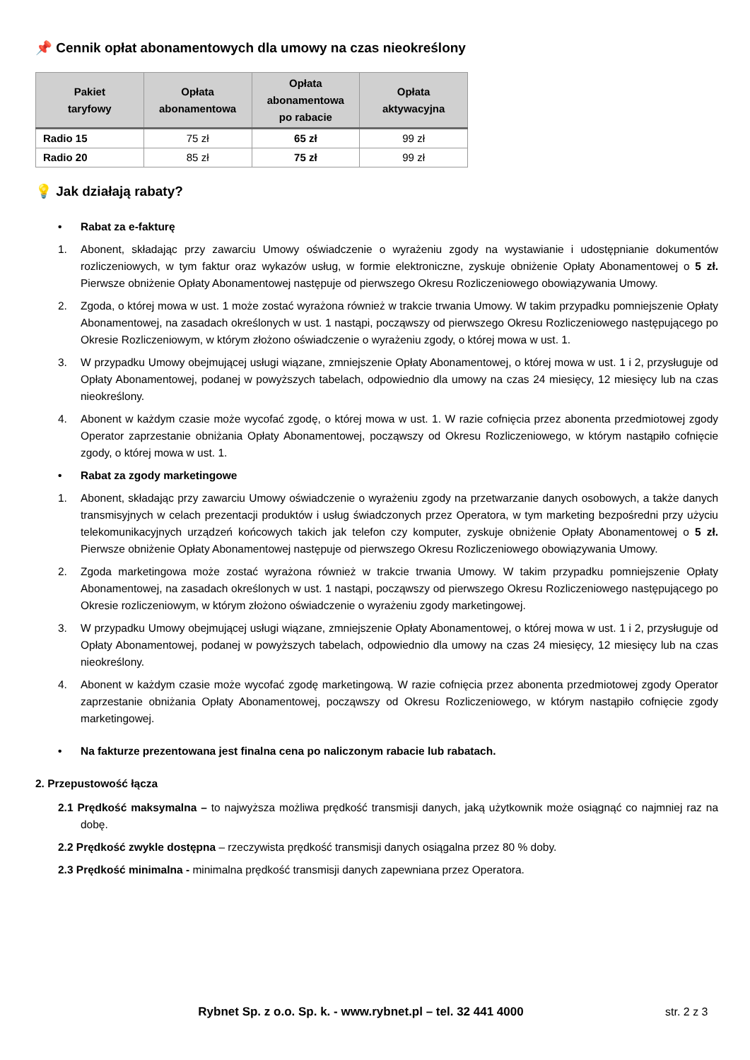📌 Cennik opłat abonamentowych dla umowy na czas nieokreślony
| Pakiet taryfowy | Opłata abonamentowa | Opłata abonamentowa po rabacie | Opłata aktywacyjna |
| --- | --- | --- | --- |
| Radio 15 | 75 zł | 65 zł | 99 zł |
| Radio 20 | 85 zł | 75 zł | 99 zł |
💡 Jak działają rabaty?
• Rabat za e-fakturę
1. Abonent, składając przy zawarciu Umowy oświadczenie o wyrażeniu zgody na wystawianie i udostępnianie dokumentów rozliczeniowych, w tym faktur oraz wykazów usług, w formie elektroniczne, zyskuje obniżenie Opłaty Abonamentowej o 5 zł. Pierwsze obniżenie Opłaty Abonamentowej następuje od pierwszego Okresu Rozliczeniowego obowiązywania Umowy.
2. Zgoda, o której mowa w ust. 1 może zostać wyrażona również w trakcie trwania Umowy. W takim przypadku pomniejszenie Opłaty Abonamentowej, na zasadach określonych w ust. 1 nastąpi, począwszy od pierwszego Okresu Rozliczeniowego następującego po Okresie Rozliczeniowym, w którym złożono oświadczenie o wyrażeniu zgody, o której mowa w ust. 1.
3. W przypadku Umowy obejmującej usługi wiązane, zmniejszenie Opłaty Abonamentowej, o której mowa w ust. 1 i 2, przysługuje od Opłaty Abonamentowej, podanej w powyższych tabelach, odpowiednio dla umowy na czas 24 miesięcy, 12 miesięcy lub na czas nieokreślony.
4. Abonent w każdym czasie może wycofać zgodę, o której mowa w ust. 1. W razie cofnięcia przez abonenta przedmiotowej zgody Operator zaprzestanie obniżania Opłaty Abonamentowej, począwszy od Okresu Rozliczeniowego, w którym nastąpiło cofnięcie zgody, o której mowa w ust. 1.
• Rabat za zgody marketingowe
1. Abonent, składając przy zawarciu Umowy oświadczenie o wyrażeniu zgody na przetwarzanie danych osobowych, a także danych transmisyjnych w celach prezentacji produktów i usług świadczonych przez Operatora, w tym marketing bezpośredni przy użyciu telekomunikacyjnych urządzeń końcowych takich jak telefon czy komputer, zyskuje obniżenie Opłaty Abonamentowej o 5 zł. Pierwsze obniżenie Opłaty Abonamentowej następuje od pierwszego Okresu Rozliczeniowego obowiązywania Umowy.
2. Zgoda marketingowa może zostać wyrażona również w trakcie trwania Umowy. W takim przypadku pomniejszenie Opłaty Abonamentowej, na zasadach określonych w ust. 1 nastąpi, począwszy od pierwszego Okresu Rozliczeniowego następującego po Okresie rozliczeniowym, w którym złożono oświadczenie o wyrażeniu zgody marketingowej.
3. W przypadku Umowy obejmującej usługi wiązane, zmniejszenie Opłaty Abonamentowej, o której mowa w ust. 1 i 2, przysługuje od Opłaty Abonamentowej, podanej w powyższych tabelach, odpowiednio dla umowy na czas 24 miesięcy, 12 miesięcy lub na czas nieokreślony.
4. Abonent w każdym czasie może wycofać zgodę marketingową. W razie cofnięcia przez abonenta przedmiotowej zgody Operator zaprzestanie obniżania Opłaty Abonamentowej, począwszy od Okresu Rozliczeniowego, w którym nastąpiło cofnięcie zgody marketingowej.
• Na fakturze prezentowana jest finalna cena po naliczonym rabacie lub rabatach.
2. Przepustowość łącza
2.1 Prędkość maksymalna – to najwyższa możliwa prędkość transmisji danych, jaką użytkownik może osiągnąć co najmniej raz na dobę.
2.2 Prędkość zwykle dostępna – rzeczywista prędkość transmisji danych osiągalna przez 80 % doby.
2.3 Prędkość minimalna - minimalna prędkość transmisji danych zapewniana przez Operatora.
Rybnet Sp. z o.o. Sp. k. - www.rybnet.pl – tel. 32 441 4000 str. 2 z 3